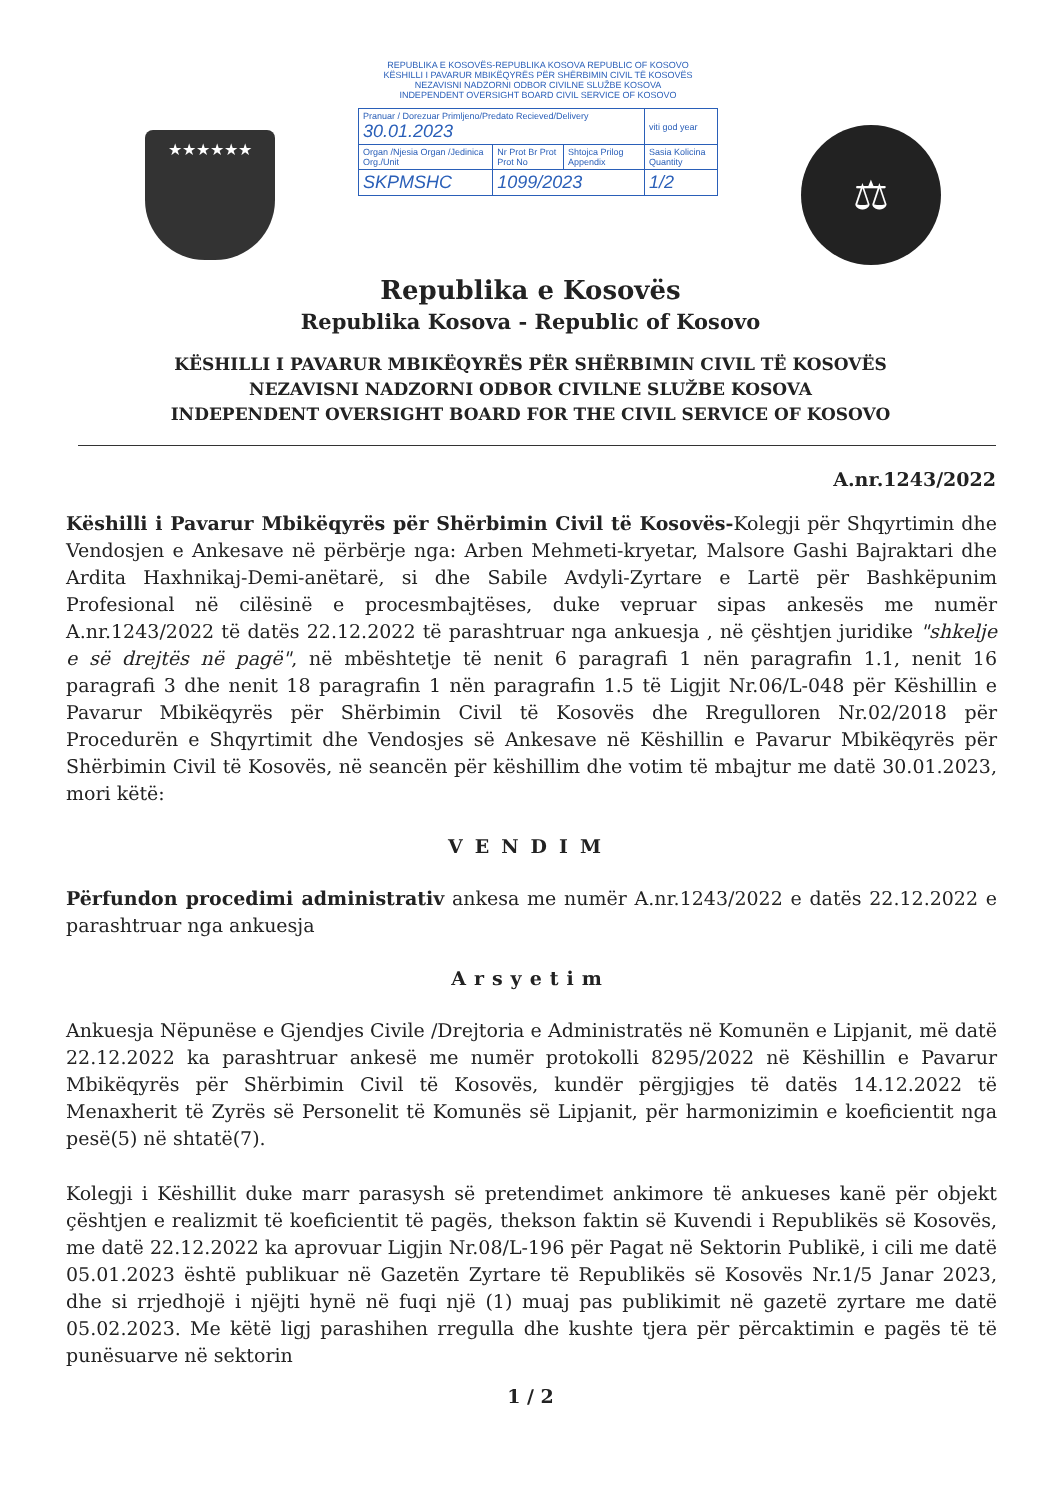★★★★★★
REPUBLIKA E KOSOVËS-REPUBLIKA KOSOVA REPUBLIC OF KOSOVO
KËSHILLI I PAVARUR MBIKËQYRËS PËR SHËRBIMIN CIVIL TË KOSOVËS
NEZAVISNI NADZORNI ODBOR CIVILNE SLUŽBE KOSOVA
INDEPENDENT OVERSIGHT BOARD CIVIL SERVICE OF KOSOVO
| Pranuar / Dorezuar Primljeno/Predato Recieved/Delivery 30.01.2023 | | | viti god year |
| Organ /Njesia Organ /Jedinica Org./Unit | Nr Prot Br Prot Prot No | Shtojca Prilog Appendix | Sasia Kolicina Quantity |
| SKPMSHC | 1099/2023 | | 1/2 |
⚖
Republika e Kosovës
Republika Kosova - Republic of Kosovo
KËSHILLI I PAVARUR MBIKËQYRËS PËR SHËRBIMIN CIVIL TË KOSOVËS
NEZAVISNI NADZORNI ODBOR CIVILNE SLUŽBE KOSOVA
INDEPENDENT OVERSIGHT BOARD FOR THE CIVIL SERVICE OF KOSOVO
A.nr.1243/2022
Këshilli i Pavarur Mbikëqyrës për Shërbimin Civil të Kosovës-Kolegji për Shqyrtimin dhe Vendosjen e Ankesave në përbërje nga: Arben Mehmeti-kryetar, Malsore Gashi Bajraktari dhe Ardita Haxhnikaj-Demi-anëtarë, si dhe Sabile Avdyli-Zyrtare e Lartë për Bashkëpunim Profesional në cilësinë e procesmbajtëses, duke vepruar sipas ankesës me numër A.nr.1243/2022 të datës 22.12.2022 të parashtruar nga ankuesja , në çështjen juridike "shkelje e së drejtës në pagë", në mbështetje të nenit 6 paragrafi 1 nën paragrafin 1.1, nenit 16 paragrafi 3 dhe nenit 18 paragrafin 1 nën paragrafin 1.5 të Ligjit Nr.06/L-048 për Këshillin e Pavarur Mbikëqyrës për Shërbimin Civil të Kosovës dhe Rregulloren Nr.02/2018 për Procedurën e Shqyrtimit dhe Vendosjes së Ankesave në Këshillin e Pavarur Mbikëqyrës për Shërbimin Civil të Kosovës, në seancën për këshillim dhe votim të mbajtur me datë 30.01.2023, mori këtë:
VENDIM
Përfundon procedimi administrativ ankesa me numër A.nr.1243/2022 e datës 22.12.2022 e parashtruar nga ankuesja
Arsyetim
Ankuesja Nëpunëse e Gjendjes Civile /Drejtoria e Administratës në Komunën e Lipjanit, më datë 22.12.2022 ka parashtruar ankesë me numër protokolli 8295/2022 në Këshillin e Pavarur Mbikëqyrës për Shërbimin Civil të Kosovës, kundër përgjigjes të datës 14.12.2022 të Menaxherit të Zyrës së Personelit të Komunës së Lipjanit, për harmonizimin e koeficientit nga pesë(5) në shtatë(7).
Kolegji i Këshillit duke marr parasysh së pretendimet ankimore të ankueses kanë për objekt çështjen e realizmit të koeficientit të pagës, thekson faktin së Kuvendi i Republikës së Kosovës, me datë 22.12.2022 ka aprovuar Ligjin Nr.08/L-196 për Pagat në Sektorin Publikë, i cili me datë 05.01.2023 është publikuar në Gazetën Zyrtare të Republikës së Kosovës Nr.1/5 Janar 2023, dhe si rrjedhojë i njëjti hynë në fuqi një (1) muaj pas publikimit në gazetë zyrtare me datë 05.02.2023. Me këtë ligj parashihen rregulla dhe kushte tjera për përcaktimin e pagës të të punësuarve në sektorin
1 / 2